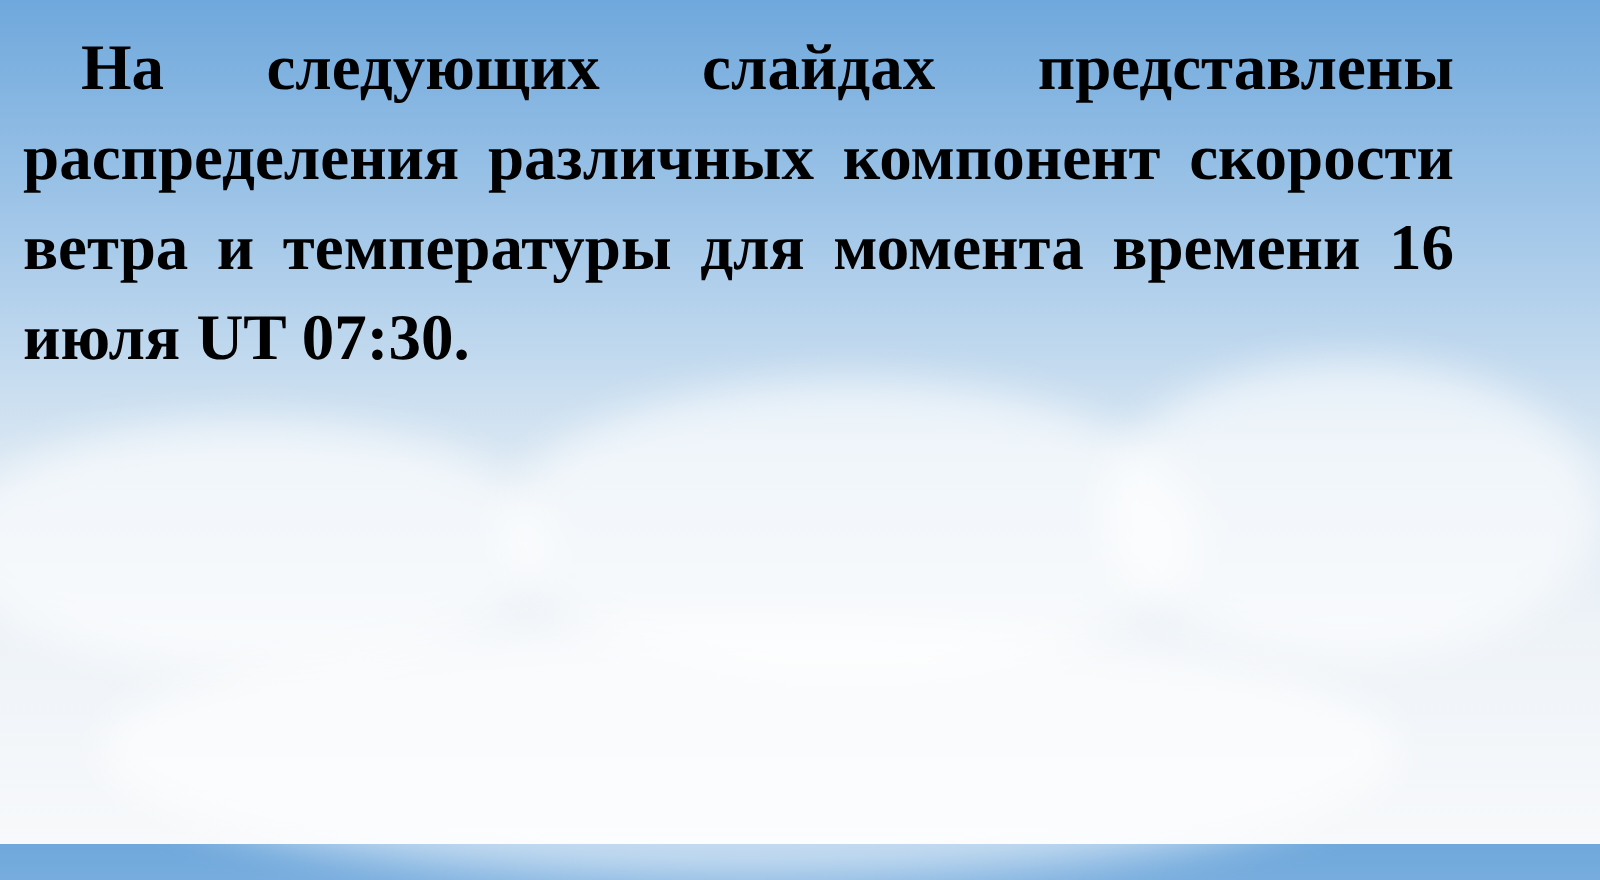На следующих слайдах представлены распределения различных компонент скорости ветра и температуры для момента времени 16 июля UT 07:30.